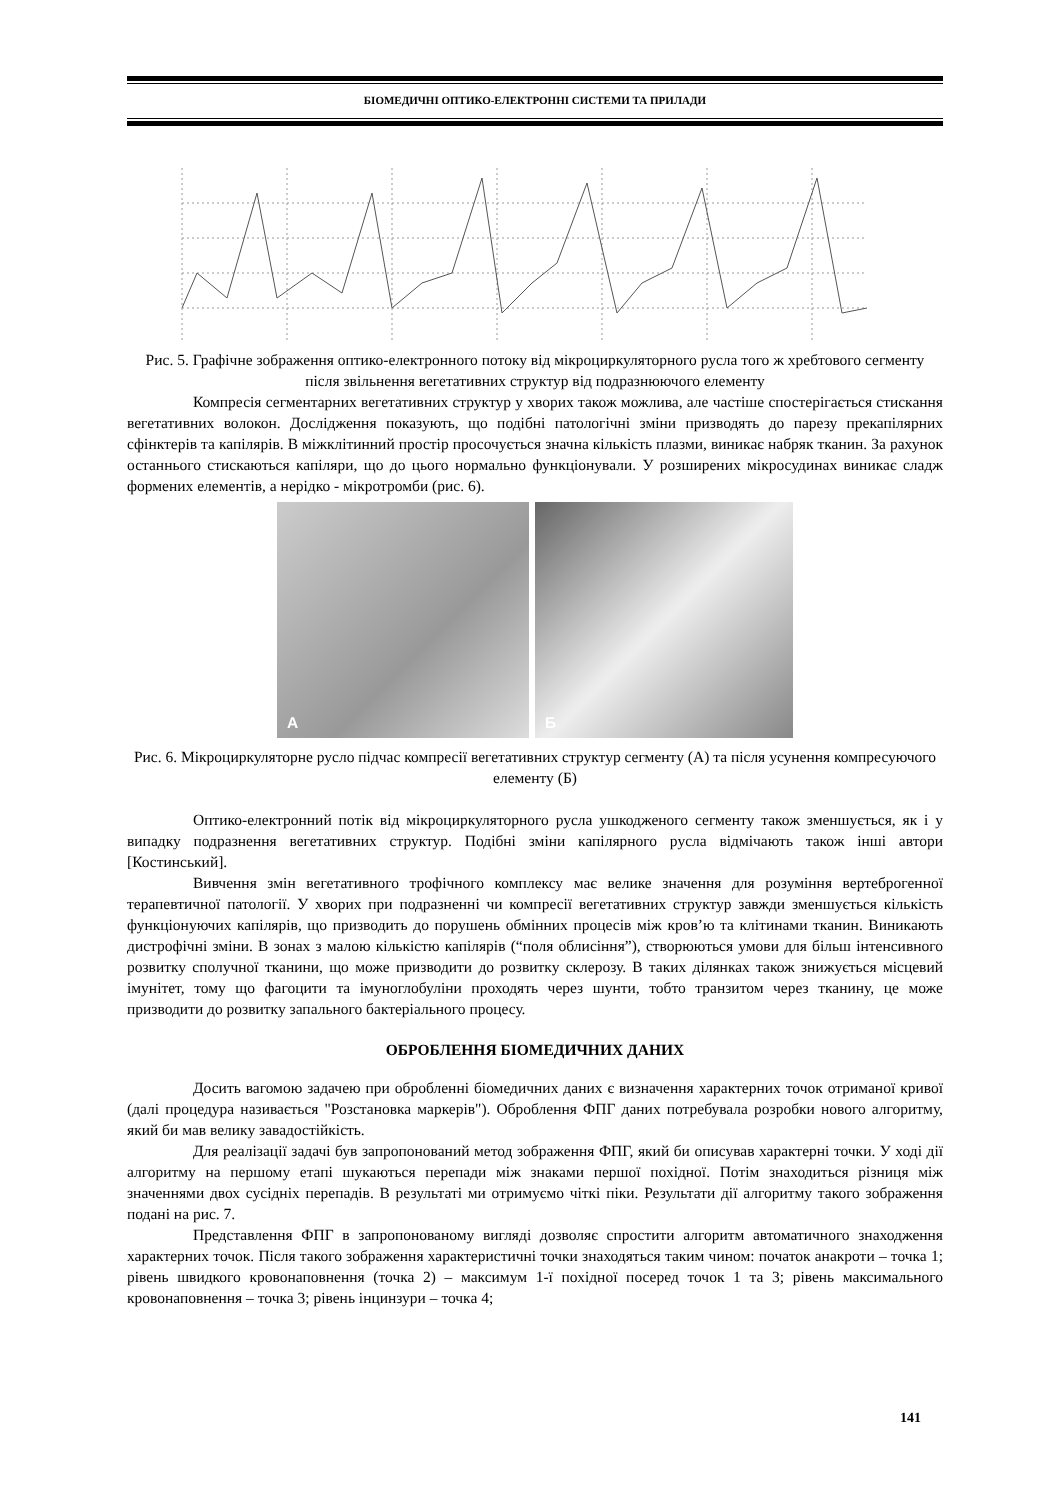БІОМЕДИЧНІ ОПТИКО-ЕЛЕКТРОННІ СИСТЕМИ ТА ПРИЛАДИ
Рис. 5. Графічне зображення оптико-електронного потоку від мікроциркуляторного русла того ж хребтового сегменту після звільнення вегетативних структур від подразнюючого елементу
Компресія сегментарних вегетативних структур у хворих також можлива, але частіше спостерігається стискання вегетативних волокон. Дослідження показують, що подібні патологічні зміни призводять до парезу прекапілярних сфінктерів та капілярів. В міжклітинний простір просочується значна кількість плазми, виникає набряк тканин. За рахунок останнього стискаються капіляри, що до цього нормально функціонували. У розширених мікросудинах виникає сладж формених елементів, а нерідко - мікротромби (рис. 6).
A
Б
Рис. 6. Мікроциркуляторне русло підчас компресії вегетативних структур сегменту (А) та після усунення компресуючого елементу (Б)
Оптико-електронний потік від мікроциркуляторного русла ушкодженого сегменту також зменшується, як і у випадку подразнення вегетативних структур. Подібні зміни капілярного русла відмічають також інші автори [Костинський].
Вивчення змін вегетативного трофічного комплексу має велике значення для розуміння вертеброгенної терапевтичної патології. У хворих при подразненні чи компресії вегетативних структур завжди зменшується кількість функціонуючих капілярів, що призводить до порушень обмінних процесів між кров’ю та клітинами тканин. Виникають дистрофічні зміни. В зонах з малою кількістю капілярів (“поля облисіння”), створюються умови для більш інтенсивного розвитку сполучної тканини, що може призводити до розвитку склерозу. В таких ділянках також знижується місцевий імунітет, тому що фагоцити та імуноглобуліни проходять через шунти, тобто транзитом через тканину, це може призводити до розвитку запального бактеріального процесу.
ОБРОБЛЕННЯ БІОМЕДИЧНИХ ДАНИХ
Досить вагомою задачею при обробленні біомедичних даних є визначення характерних точок отриманої кривої (далі процедура називається "Розстановка маркерів"). Оброблення ФПГ даних потребувала розробки нового алгоритму, який би мав велику завадостійкість.
Для реалізації задачі був запропонований метод зображення ФПГ, який би описував характерні точки. У ході дії алгоритму на першому етапі шукаються перепади між знаками першої похідної. Потім знаходиться різниця між значеннями двох сусідніх перепадів. В результаті ми отримуємо чіткі піки. Результати дії алгоритму такого зображення подані на рис. 7.
Представлення ФПГ в запропонованому вигляді дозволяє спростити алгоритм автоматичного знаходження характерних точок. Після такого зображення характеристичні точки знаходяться таким чином: початок анакроти – точка 1; рівень швидкого кровонаповнення (точка 2) – максимум 1-ї похідної посеред точок 1 та 3; рівень максимального кровонаповнення – точка 3; рівень інцинзури – точка 4;
141